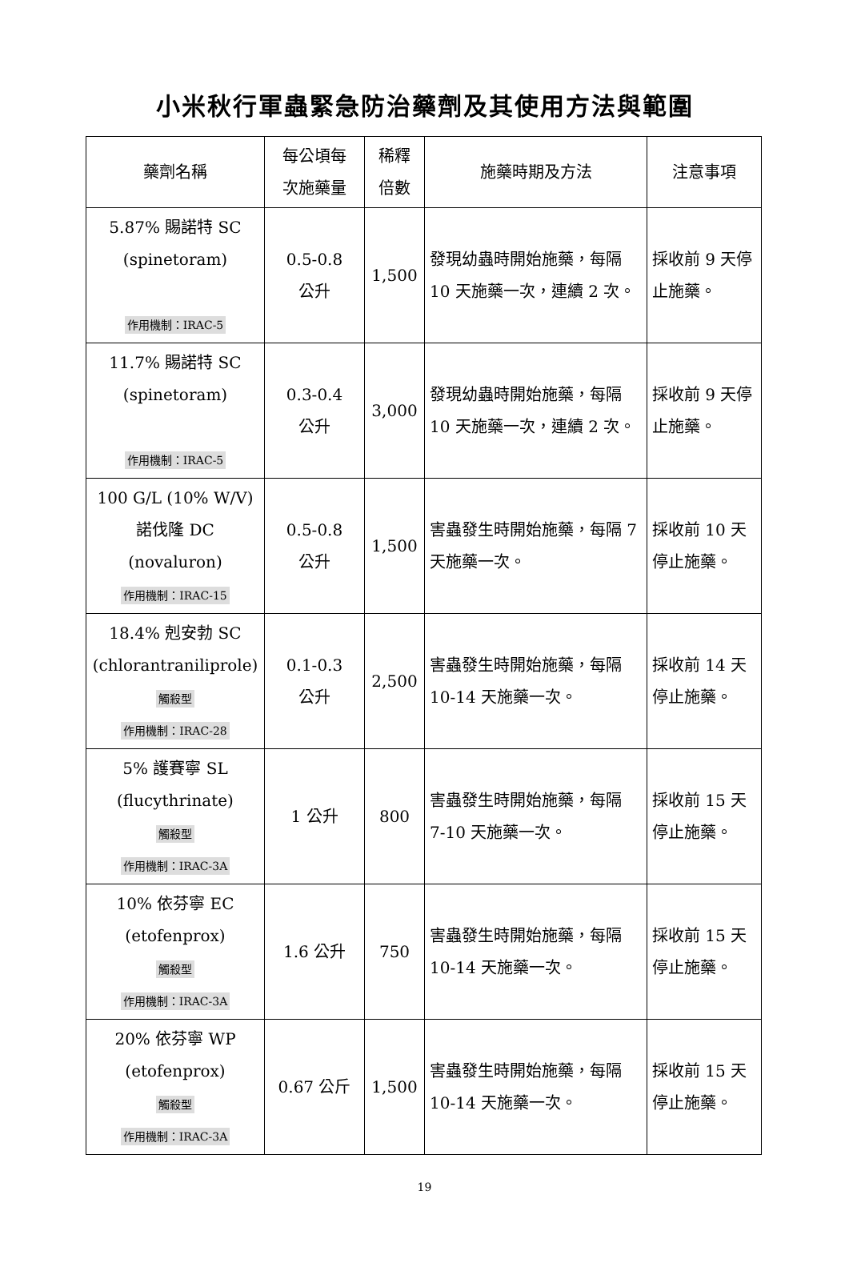小米秋行軍蟲緊急防治藥劑及其使用方法與範圍
| 藥劑名稱 | 每公頃每 次施藥量 | 稀釋 倍數 | 施藥時期及方法 | 注意事項 |
| --- | --- | --- | --- | --- |
| 5.87% 賜諾特 SC (spinetoram) 作用機制：IRAC-5 | 0.5-0.8 公升 | 1,500 | 發現幼蟲時開始施藥，每隔 10 天施藥一次，連續 2 次。 | 採收前 9 天停止施藥。 |
| 11.7% 賜諾特 SC (spinetoram) 作用機制：IRAC-5 | 0.3-0.4 公升 | 3,000 | 發現幼蟲時開始施藥，每隔 10 天施藥一次，連續 2 次。 | 採收前 9 天停止施藥。 |
| 100 G/L (10% W/V) 諾伐隆 DC (novaluron) 作用機制：IRAC-15 | 0.5-0.8 公升 | 1,500 | 害蟲發生時開始施藥，每隔 7 天施藥一次。 | 採收前 10 天停止施藥。 |
| 18.4% 剋安勃 SC (chlorantraniliprole) 觸殺型 作用機制：IRAC-28 | 0.1-0.3 公升 | 2,500 | 害蟲發生時開始施藥，每隔 10-14 天施藥一次。 | 採收前 14 天停止施藥。 |
| 5% 護賽寧 SL (flucythrinate) 觸殺型 作用機制：IRAC-3A | 1 公升 | 800 | 害蟲發生時開始施藥，每隔 7-10 天施藥一次。 | 採收前 15 天停止施藥。 |
| 10% 依芬寧 EC (etofenprox) 觸殺型 作用機制：IRAC-3A | 1.6 公升 | 750 | 害蟲發生時開始施藥，每隔 10-14 天施藥一次。 | 採收前 15 天停止施藥。 |
| 20% 依芬寧 WP (etofenprox) 觸殺型 作用機制：IRAC-3A | 0.67 公斤 | 1,500 | 害蟲發生時開始施藥，每隔 10-14 天施藥一次。 | 採收前 15 天停止施藥。 |
19